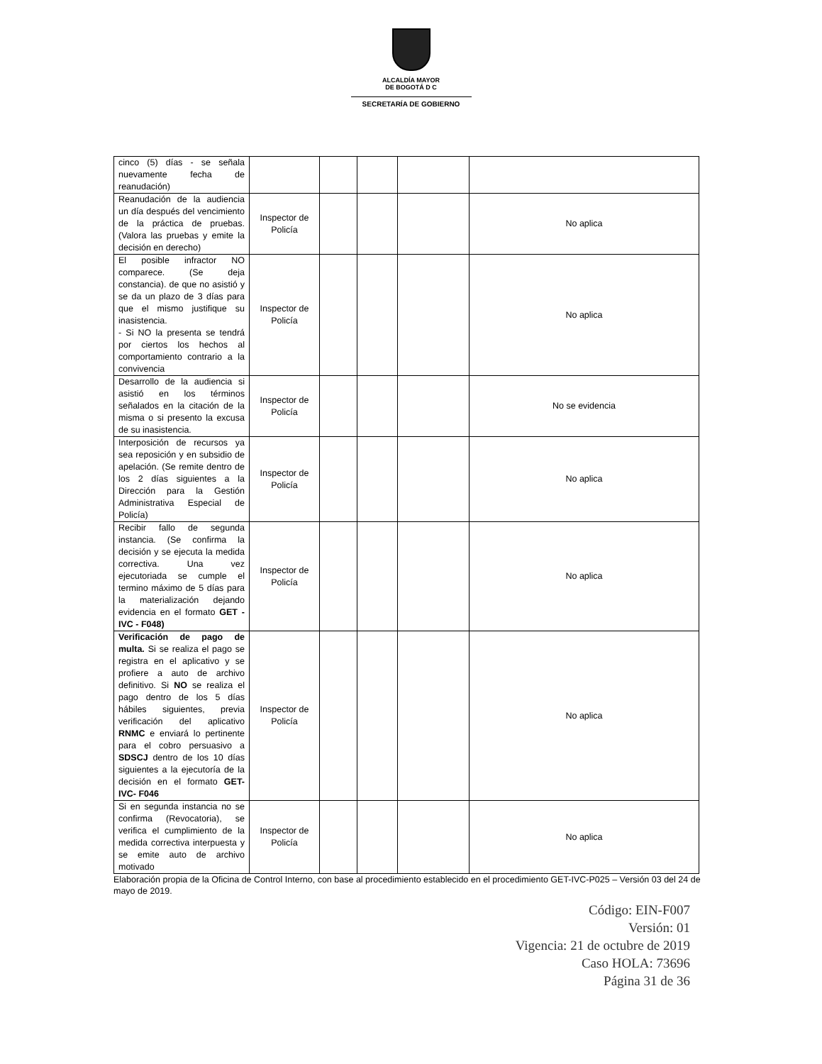ALCALDÍA MAYOR
DE BOGOTÁ D C
SECRETARÍA DE GOBIERNO
| cinco (5) días - se señala nuevamente fecha de reanudación) | | | | | |
| Reanudación de la audiencia un día después del vencimiento de la práctica de pruebas. (Valora las pruebas y emite la decisión en derecho) | Inspector de Policía | | | | No aplica |
| El posible infractor NO comparece. (Se deja constancia). de que no asistió y se da un plazo de 3 días para que el mismo justifique su inasistencia. - Si NO la presenta se tendrá por ciertos los hechos al comportamiento contrario a la convivencia | Inspector de Policía | | | | No aplica |
| Desarrollo de la audiencia si asistió en los términos señalados en la citación de la misma o si presento la excusa de su inasistencia. | Inspector de Policía | | | | No se evidencia |
| Interposición de recursos ya sea reposición y en subsidio de apelación. (Se remite dentro de los 2 días siguientes a la Dirección para la Gestión Administrativa Especial de Policía) | Inspector de Policía | | | | No aplica |
| Recibir fallo de segunda instancia. (Se confirma la decisión y se ejecuta la medida correctiva. Una vez ejecutoriada se cumple el termino máximo de 5 días para la materialización dejando evidencia en el formato GET - IVC - F048) | Inspector de Policía | | | | No aplica |
| Verificación de pago de multa. Si se realiza el pago se registra en el aplicativo y se profiere a auto de archivo definitivo. Si NO se realiza el pago dentro de los 5 días hábiles siguientes, previa verificación del aplicativo RNMC e enviará lo pertinente para el cobro persuasivo a SDSCJ dentro de los 10 días siguientes a la ejecutoría de la decisión en el formato GET-IVC- F046 | Inspector de Policía | | | | No aplica |
| Si en segunda instancia no se confirma (Revocatoria), se verifica el cumplimiento de la medida correctiva interpuesta y se emite auto de archivo motivado | Inspector de Policía | | | | No aplica |
Elaboración propia de la Oficina de Control Interno, con base al procedimiento establecido en el procedimiento GET-IVC-P025 – Versión 03 del 24 de mayo de 2019.
Código: EIN-F007
Versión: 01
Vigencia: 21 de octubre de 2019
Caso HOLA: 73696
Página 31 de 36